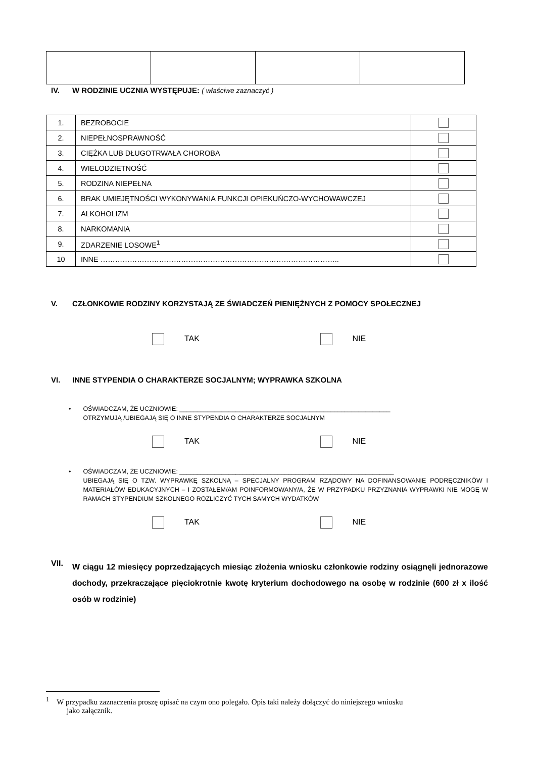IV.
W RODZINIE UCZNIA WYSTĘPUJE: ( właściwe zaznaczyć )
| 1. | BEZROBOCIE | |
| 2. | NIEPEŁNOSPRAWNOŚĆ | |
| 3. | CIĘŻKA LUB DŁUGOTRWAŁA CHOROBA | |
| 4. | WIELODZIETNOŚĆ | |
| 5. | RODZINA NIEPEŁNA | |
| 6. | BRAK UMIEJĘTNOŚCI WYKONYWANIA FUNKCJI OPIEKUŃCZO-WYCHOWAWCZEJ | |
| 7. | ALKOHOLIZM | |
| 8. | NARKOMANIA | |
| 9. | ZDARZENIE LOSOWE<sup>1</sup> | |
| 10 | INNE …………………………………………………………………………………….. | |
V. CZŁONKOWIE RODZINY KORZYSTAJĄ ZE ŚWIADCZEŃ PIENIĘŻNYCH Z POMOCY SPOŁECZNEJ
TAK NIE
VI.
INNE STYPENDIA O CHARAKTERZE SOCJALNYM; WYPRAWKA SZKOLNA
• OŚWIADCZAM, ŻE UCZNIOWIE: ____________________________________________________________
OTRZYMUJĄ /UBIEGAJĄ SIĘ O INNE STYPENDIA O CHARAKTERZE SOCJALNYM
TAK NIE
• OŚWIADCZAM, ŻE UCZNIOWIE: _____________________________________________________________
UBIEGAJĄ SIĘ O TZW. WYPRAWKĘ SZKOLNĄ – SPECJALNY PROGRAM RZĄDOWY NA DOFINANSOWANIE PODRĘCZNIKÓW I MATERIAŁÓW EDUKACYJNYCH – I ZOSTAŁEM/AM POINFORMOWANY/A, ŻE W PRZYPADKU PRZYZNANIA WYPRAWKI NIE MOGĘ W RAMACH STYPENDIUM SZKOLNEGO ROZLICZYĆ TYCH SAMYCH WYDATKÓW
TAK NIE
VII.
W ciągu 12 miesięcy poprzedzających miesiąc złożenia wniosku członkowie rodziny osiągnęli jednorazowe dochody, przekraczające pięciokrotnie kwotę kryterium dochodowego na osobę w rodzinie (600 zł x ilość osób w rodzinie)
<sup>1</sup> W przypadku zaznaczenia proszę opisać na czym ono polegało. Opis taki należy dołączyć do niniejszego wniosku
jako załącznik.